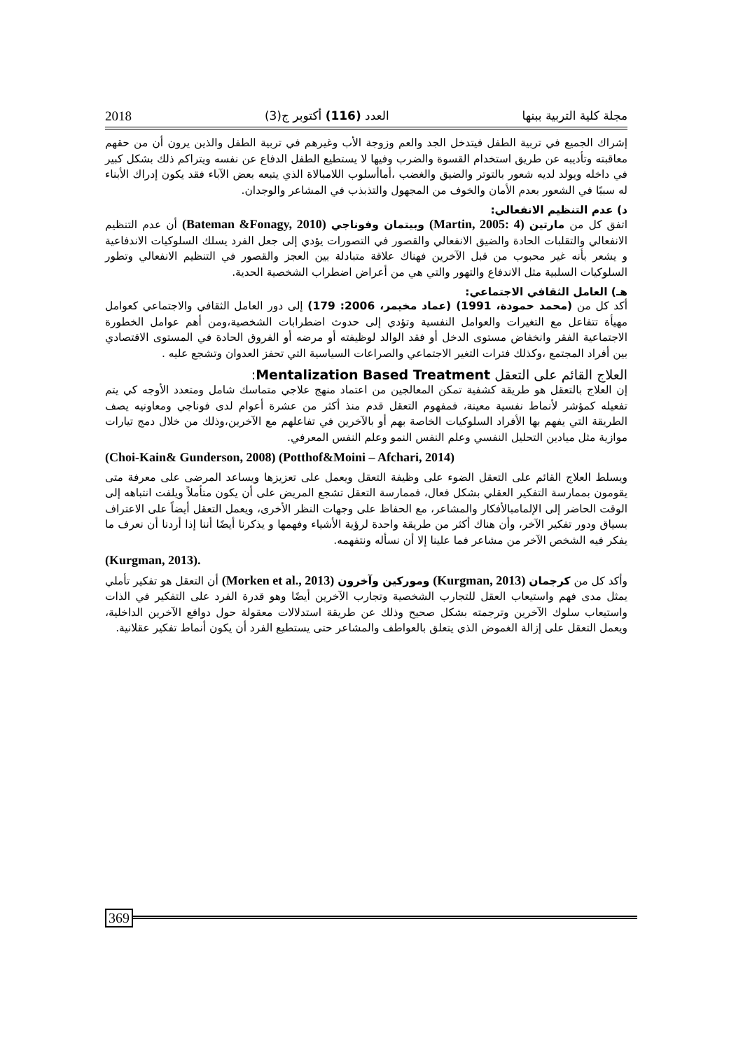مجلة كلية التربية ببنها العدد (116) أكتوبر ج(3) 2018
إشراك الجميع في تربية الطفل فيتدخل الجد والعم وزوجة الأب وغيرهم في تربية الطفل والذين يرون أن من حقهم معاقبته وتأديبه عن طريق استخدام القسوة والضرب وفيها لا يستطيع الطفل الدفاع عن نفسه ويتراكم ذلك بشكل كبير في داخله ويولد لديه شعور بالتوتر والضيق والغضب ،أماأسلوب اللامبالاة الذي يتبعه بعض الآباء فقد يكون إدراك الأبناء له سببًا في الشعور بعدم الأمان والخوف من المجهول والتذبذب في المشاعر والوجدان.
د) عدم التنظيم الانفعالي:
اتفق كل من مارتين (Martin, 2005: 4) وبيتمان وفوناجي (Bateman &Fonagy, 2010) أن عدم التنظيم الانفعالي والتقلبات الحادة والضيق الانفعالي والقصور في التصورات يؤدي إلى جعل الفرد يسلك السلوكيات الاندفاعية و يشعر بأنه غير محبوب من قبل الآخرين فهناك علاقة متبادلة بين العجز والقصور في التنظيم الانفعالي وتطور السلوكيات السلبية مثل الاندفاع والتهور والتي هي من أعراض اضطراب الشخصية الحدية.
هـ) العامل الثقافي الاجتماعي:
أكد كل من (محمد حمودة، 1991) (عماد مخيمر، 2006: 179) إلى دور العامل الثقافي والاجتماعي كعوامل مهيأة تتفاعل مع التغيرات والعوامل النفسية وتؤدي إلى حدوث اضطرابات الشخصية،ومن أهم عوامل الخطورة الاجتماعية الفقر وانخفاض مستوى الدخل أو فقد الوالد لوظيفته أو مرضه أو الفروق الحادة في المستوى الاقتصادي بين أفراد المجتمع ،وكذلك فترات التغير الاجتماعي والصراعات السياسية التي تحفز العدوان وتشجع عليه .
العلاج القائم على التعقل Mentalization Based Treatment:
إن العلاج بالتعقل هو طريقة كشفية تمكن المعالجين من اعتماد منهج علاجي متماسك شامل ومتعدد الأوجه كي يتم تفعيله كمؤشر لأنماط نفسية معينة، فمفهوم التعقل قدم منذ أكثر من عشرة أعوام لدى فوناجي ومعاونيه يصف الطريقة التي يفهم بها الأفراد السلوكيات الخاصة بهم أو بالآخرين في تفاعلهم مع الآخرين،وذلك من خلال دمج تيارات موازية مثل ميادين التحليل النفسي وعلم النفس النمو وعلم النفس المعرفي.
(Choi-Kain& Gunderson, 2008) (Potthof&Moini – Afchari, 2014)
ويسلط العلاج القائم على التعقل الضوء على وظيفة التعقل ويعمل على تعزيزها ويساعد المرضى على معرفة متى يقومون بممارسة التفكير العقلي بشكل فعال، فممارسة التعقل تشجع المريض على أن يكون متأملاً ويلفت انتباهه إلى الوقت الحاضر إلى الإلمامبالأفكار والمشاعر، مع الحفاظ على وجهات النظر الأخرى، ويعمل التعقل أيضاً على الاعتراف بسياق ودور تفكير الآخر، وأن هناك أكثر من طريقة واحدة لرؤية الأشياء وفهمها و يذكرنا أيضًا أننا إذا أردنا أن نعرف ما يفكر فيه الشخص الآخر من مشاعر فما علينا إلا أن نسأله ونتفهمه.
(Kurgman, 2013).
وأكد كل من كرجمان (Kurgman, 2013) وموركين وآخرون (Morken et al., 2013) أن التعقل هو تفكير تأملي يمثل مدى فهم واستيعاب العقل للتجارب الشخصية وتجارب الآخرين أيضًا وهو قدرة الفرد على التفكير في الذات واستيعاب سلوك الآخرين وترجمته بشكل صحيح وذلك عن طريقة استدلالات معقولة حول دوافع الآخرين الداخلية، ويعمل التعقل على إزالة الغموض الذي يتعلق بالعواطف والمشاعر حتى يستطيع الفرد أن يكون أنماط تفكير عقلانية.
369